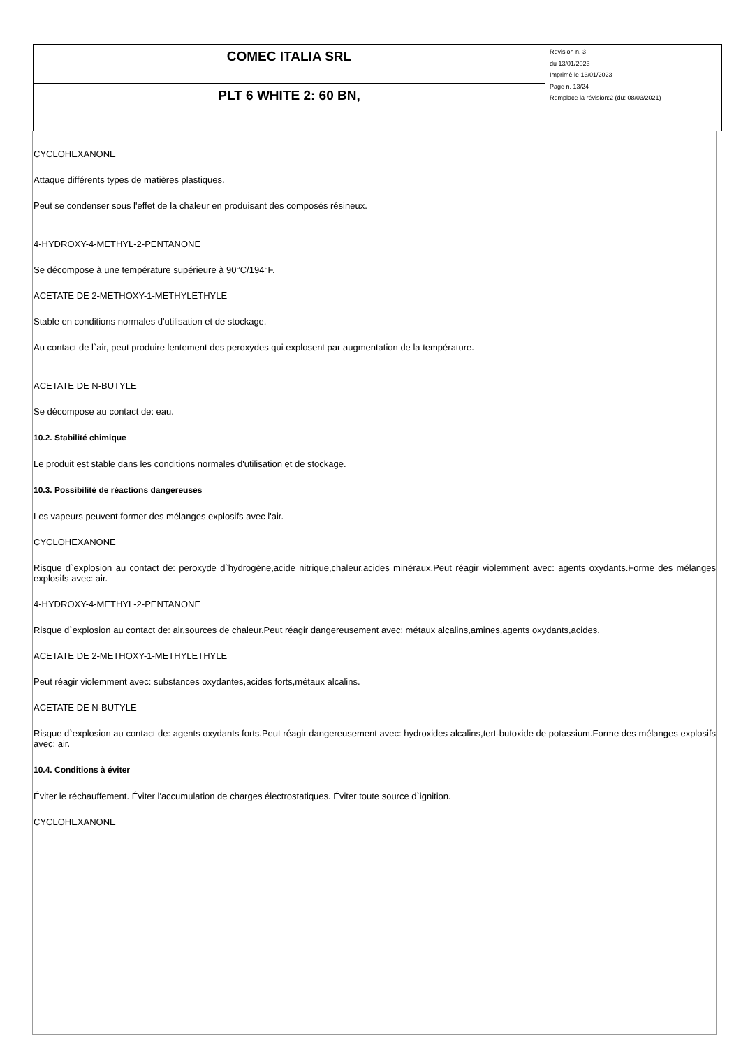| COMEC ITALIA SRL | Revision n. 3 du 13/01/2023 Imprimè le 13/01/2023 Page n. 13/24 Remplace la révision:2 (du: 08/03/2021) |
| PLT 6 WHITE 2: 60 BN, | |
CYCLOHEXANONE
Attaque différents types de matières plastiques.
Peut se condenser sous l'effet de la chaleur en produisant des composés résineux.
4-HYDROXY-4-METHYL-2-PENTANONE
Se décompose à une température supérieure à 90°C/194°F.
ACETATE DE 2-METHOXY-1-METHYLETHYLE
Stable en conditions normales d'utilisation et de stockage.
Au contact de l`air, peut produire lentement des peroxydes qui explosent par augmentation de la température.
ACETATE DE N-BUTYLE
Se décompose au contact de: eau.
10.2. Stabilité chimique
Le produit est stable dans les conditions normales d'utilisation et de stockage.
10.3. Possibilité de réactions dangereuses
Les vapeurs peuvent former des mélanges explosifs avec l'air.
CYCLOHEXANONE
Risque d`explosion au contact de: peroxyde d`hydrogène,acide nitrique,chaleur,acides minéraux.Peut réagir violemment avec: agents oxydants.Forme des mélanges explosifs avec: air.
4-HYDROXY-4-METHYL-2-PENTANONE
Risque d`explosion au contact de: air,sources de chaleur.Peut réagir dangereusement avec: métaux alcalins,amines,agents oxydants,acides.
ACETATE DE 2-METHOXY-1-METHYLETHYLE
Peut réagir violemment avec: substances oxydantes,acides forts,métaux alcalins.
ACETATE DE N-BUTYLE
Risque d`explosion au contact de: agents oxydants forts.Peut réagir dangereusement avec: hydroxides alcalins,tert-butoxide de potassium.Forme des mélanges explosifs avec: air.
10.4. Conditions à éviter
Éviter le réchauffement. Éviter l'accumulation de charges électrostatiques. Éviter toute source d`ignition.
CYCLOHEXANONE